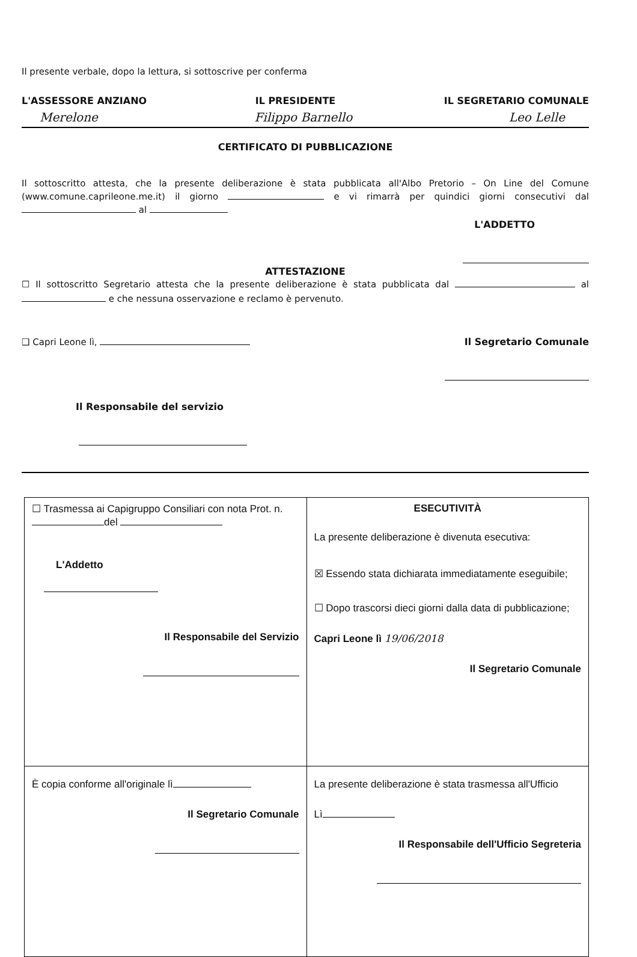Il presente verbale, dopo la lettura, si sottoscrive per conferma
L'ASSESSORE ANZIANO IL PRESIDENTE IL SEGRETARIO COMUNALE
Merelone Filippo Barnello Leo Lelle
CERTIFICATO DI PUBBLICAZIONE
Il sottoscritto attesta, che la presente deliberazione è stata pubblicata all'Albo Pretorio – On Line del Comune (www.comune.caprileone.me.it) il giorno e vi rimarrà per quindici giorni consecutivi dal al
L'ADDETTO
ATTESTAZIONE
☐ Il sottoscritto Segretario attesta che la presente deliberazione è stata pubblicata dal al e che nessuna osservazione e reclamo è pervenuto.
❑ Capri Leone lì, Il Segretario Comunale
Il Responsabile del servizio
| ☐ Trasmessa ai Capigruppo Consiliari con nota Prot. n. del L'Addetto Il Responsabile del Servizio | ESECUTIVITÀ La presente deliberazione è divenuta esecutiva: ☒ Essendo stata dichiarata immediatamente eseguibile; ☐ Dopo trascorsi dieci giorni dalla data di pubblicazione; Capri Leone lì 19/06/2018 Il Segretario Comunale |
| È copia conforme all'originale lì Il Segretario Comunale | La presente deliberazione è stata trasmessa all'Ufficio Lì Il Responsabile dell'Ufficio Segreteria |